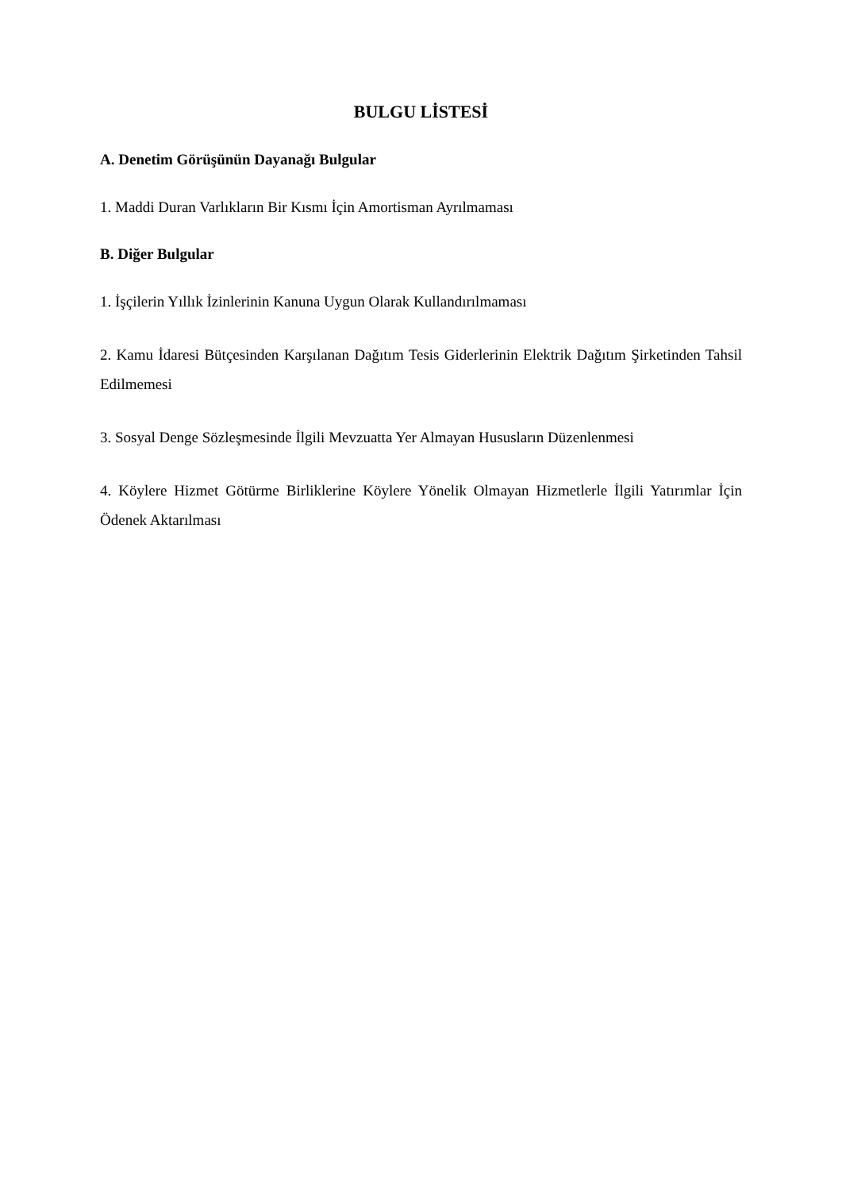BULGU LİSTESİ
A. Denetim Görüşünün Dayanağı Bulgular
1. Maddi Duran Varlıkların Bir Kısmı İçin Amortisman Ayrılmaması
B. Diğer Bulgular
1. İşçilerin Yıllık İzinlerinin Kanuna Uygun Olarak Kullandırılmaması
2. Kamu İdaresi Bütçesinden Karşılanan Dağıtım Tesis Giderlerinin Elektrik Dağıtım Şirketinden Tahsil Edilmemesi
3. Sosyal Denge Sözleşmesinde İlgili Mevzuatta Yer Almayan Hususların Düzenlenmesi
4. Köylere Hizmet Götürme Birliklerine Köylere Yönelik Olmayan Hizmetlerle İlgili Yatırımlar İçin Ödenek Aktarılması